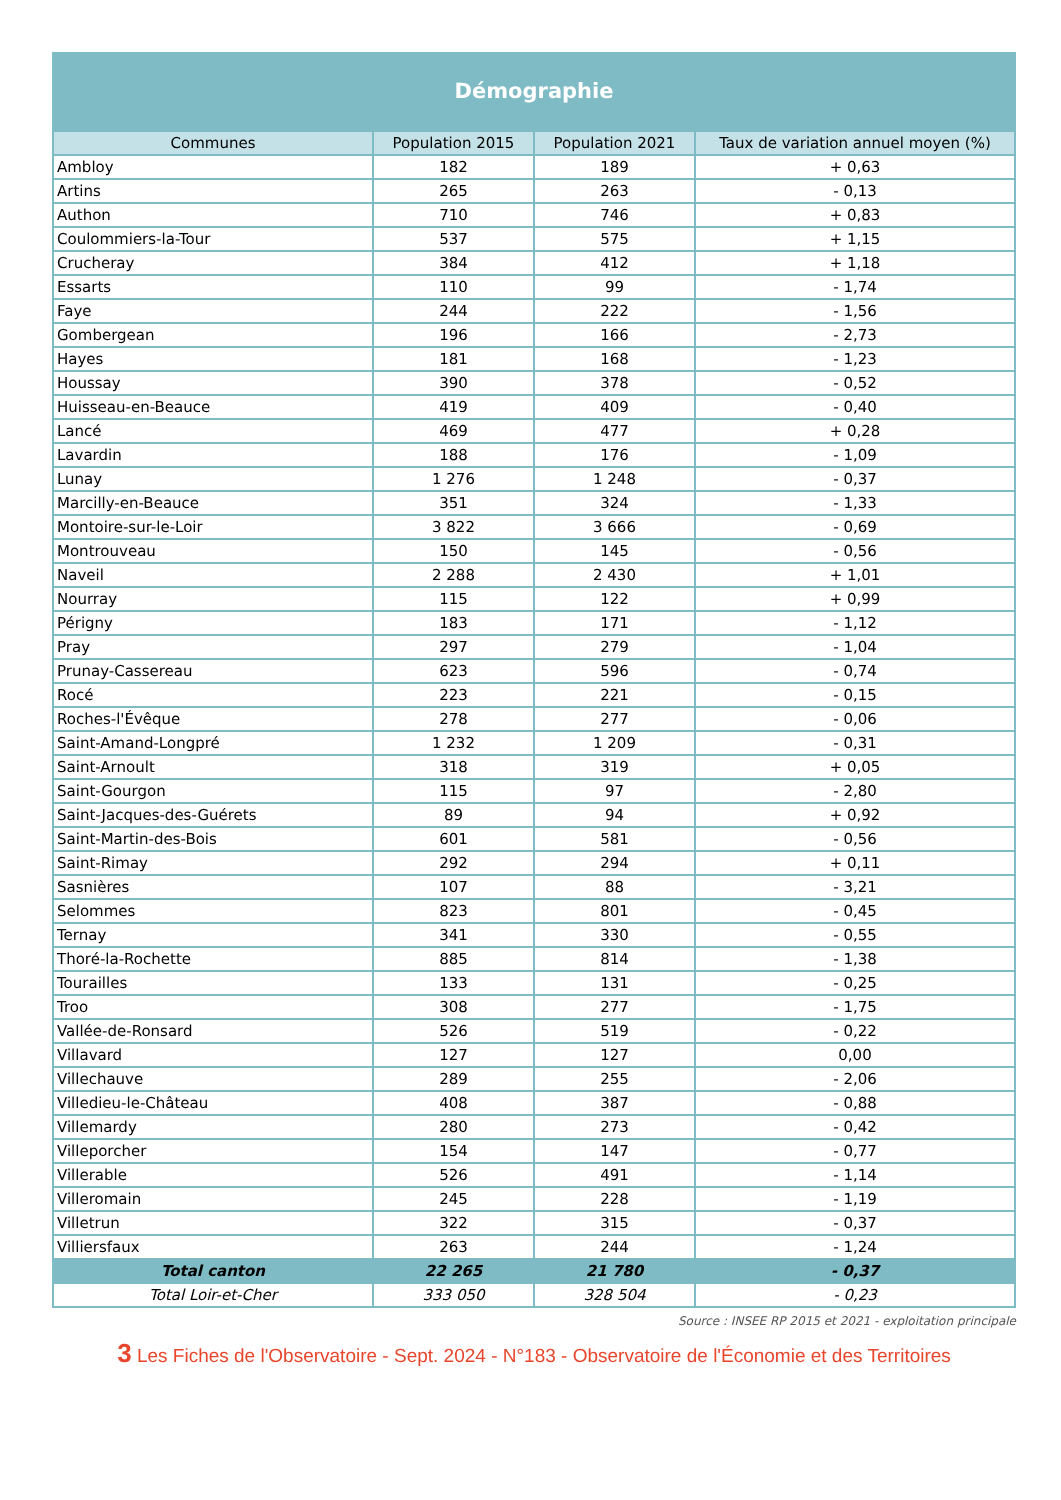Démographie
| Communes | Population 2015 | Population 2021 | Taux de variation annuel moyen (%) |
| --- | --- | --- | --- |
| Ambloy | 182 | 189 | + 0,63 |
| Artins | 265 | 263 | - 0,13 |
| Authon | 710 | 746 | + 0,83 |
| Coulommiers-la-Tour | 537 | 575 | + 1,15 |
| Crucheray | 384 | 412 | + 1,18 |
| Essarts | 110 | 99 | - 1,74 |
| Faye | 244 | 222 | - 1,56 |
| Gombergean | 196 | 166 | - 2,73 |
| Hayes | 181 | 168 | - 1,23 |
| Houssay | 390 | 378 | - 0,52 |
| Huisseau-en-Beauce | 419 | 409 | - 0,40 |
| Lancé | 469 | 477 | + 0,28 |
| Lavardin | 188 | 176 | - 1,09 |
| Lunay | 1 276 | 1 248 | - 0,37 |
| Marcilly-en-Beauce | 351 | 324 | - 1,33 |
| Montoire-sur-le-Loir | 3 822 | 3 666 | - 0,69 |
| Montrouveau | 150 | 145 | - 0,56 |
| Naveil | 2 288 | 2 430 | + 1,01 |
| Nourray | 115 | 122 | + 0,99 |
| Périgny | 183 | 171 | - 1,12 |
| Pray | 297 | 279 | - 1,04 |
| Prunay-Cassereau | 623 | 596 | - 0,74 |
| Rocé | 223 | 221 | - 0,15 |
| Roches-l'Évêque | 278 | 277 | - 0,06 |
| Saint-Amand-Longpré | 1 232 | 1 209 | - 0,31 |
| Saint-Arnoult | 318 | 319 | + 0,05 |
| Saint-Gourgon | 115 | 97 | - 2,80 |
| Saint-Jacques-des-Guérets | 89 | 94 | + 0,92 |
| Saint-Martin-des-Bois | 601 | 581 | - 0,56 |
| Saint-Rimay | 292 | 294 | + 0,11 |
| Sasnières | 107 | 88 | - 3,21 |
| Selommes | 823 | 801 | - 0,45 |
| Ternay | 341 | 330 | - 0,55 |
| Thoré-la-Rochette | 885 | 814 | - 1,38 |
| Tourailles | 133 | 131 | - 0,25 |
| Troo | 308 | 277 | - 1,75 |
| Vallée-de-Ronsard | 526 | 519 | - 0,22 |
| Villavard | 127 | 127 | 0,00 |
| Villechauve | 289 | 255 | - 2,06 |
| Villedieu-le-Château | 408 | 387 | - 0,88 |
| Villemardy | 280 | 273 | - 0,42 |
| Villeporcher | 154 | 147 | - 0,77 |
| Villerable | 526 | 491 | - 1,14 |
| Villeromain | 245 | 228 | - 1,19 |
| Villetrun | 322 | 315 | - 0,37 |
| Villiersfaux | 263 | 244 | - 1,24 |
| Total canton | 22 265 | 21 780 | - 0,37 |
| Total Loir-et-Cher | 333 050 | 328 504 | - 0,23 |
Source : INSEE RP 2015 et 2021 - exploitation principale
3 Les Fiches de l'Observatoire - Sept. 2024 - N°183 - Observatoire de l'Économie et des Territoires